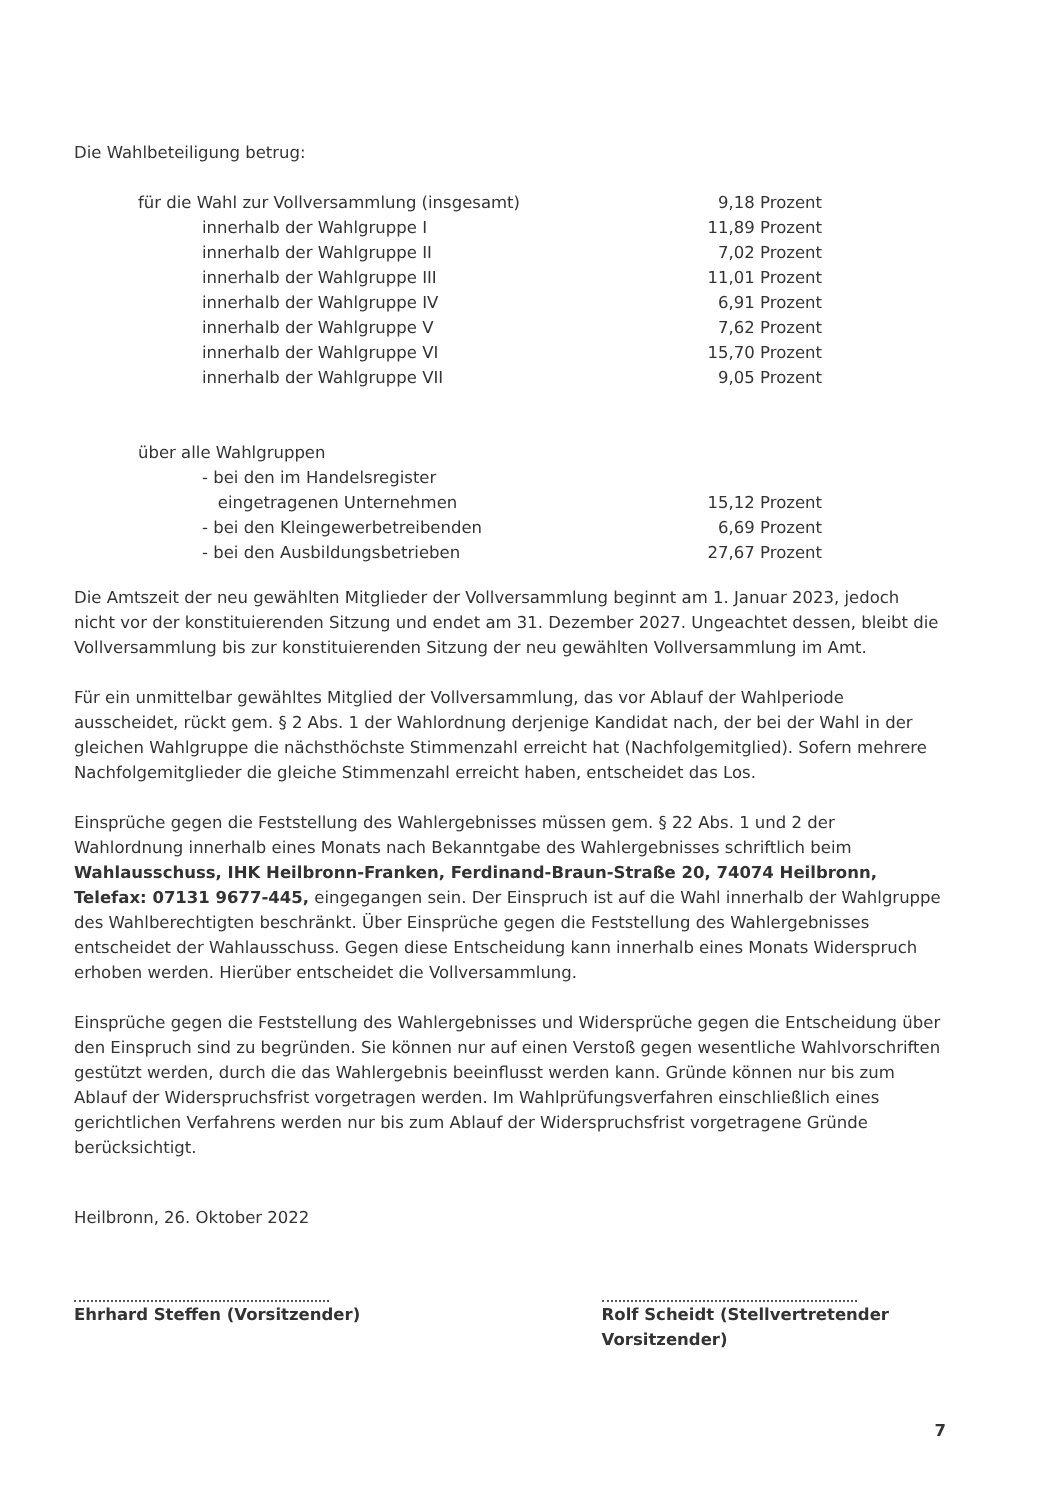Die Wahlbeteiligung betrug:
| für die Wahl zur Vollversammlung (insgesamt) | 9,18 Prozent |
| innerhalb der Wahlgruppe I | 11,89 Prozent |
| innerhalb der Wahlgruppe II | 7,02 Prozent |
| innerhalb der Wahlgruppe III | 11,01 Prozent |
| innerhalb der Wahlgruppe IV | 6,91 Prozent |
| innerhalb der Wahlgruppe V | 7,62 Prozent |
| innerhalb der Wahlgruppe VI | 15,70 Prozent |
| innerhalb der Wahlgruppe VII | 9,05 Prozent |
| über alle Wahlgruppen | |
| - bei den im Handelsregister eingetragenen Unternehmen | 15,12 Prozent |
| - bei den Kleingewerbetreibenden | 6,69 Prozent |
| - bei den Ausbildungsbetrieben | 27,67 Prozent |
Die Amtszeit der neu gewählten Mitglieder der Vollversammlung beginnt am 1. Januar 2023, jedoch nicht vor der konstituierenden Sitzung und endet am 31. Dezember 2027. Ungeachtet dessen, bleibt die Vollversammlung bis zur konstituierenden Sitzung der neu gewählten Vollversammlung im Amt.
Für ein unmittelbar gewähltes Mitglied der Vollversammlung, das vor Ablauf der Wahlperiode ausscheidet, rückt gem. § 2 Abs. 1 der Wahlordnung derjenige Kandidat nach, der bei der Wahl in der gleichen Wahlgruppe die nächsthöchste Stimmenzahl erreicht hat (Nachfolgemitglied). Sofern mehrere Nachfolgemitglieder die gleiche Stimmenzahl erreicht haben, entscheidet das Los.
Einsprüche gegen die Feststellung des Wahlergebnisses müssen gem. § 22 Abs. 1 und 2 der Wahlordnung innerhalb eines Monats nach Bekanntgabe des Wahlergebnisses schriftlich beim Wahlausschuss, IHK Heilbronn-Franken, Ferdinand-Braun-Straße 20, 74074 Heilbronn, Telefax: 07131 9677-445, eingegangen sein. Der Einspruch ist auf die Wahl innerhalb der Wahlgruppe des Wahlberechtigten beschränkt. Über Einsprüche gegen die Feststellung des Wahlergebnisses entscheidet der Wahlausschuss. Gegen diese Entscheidung kann innerhalb eines Monats Widerspruch erhoben werden. Hierüber entscheidet die Vollversammlung.
Einsprüche gegen die Feststellung des Wahlergebnisses und Widersprüche gegen die Entscheidung über den Einspruch sind zu begründen. Sie können nur auf einen Verstoß gegen wesentliche Wahlvorschriften gestützt werden, durch die das Wahlergebnis beeinflusst werden kann. Gründe können nur bis zum Ablauf der Widerspruchsfrist vorgetragen werden. Im Wahlprüfungsverfahren einschließlich eines gerichtlichen Verfahrens werden nur bis zum Ablauf der Widerspruchsfrist vorgetragene Gründe berücksichtigt.
Heilbronn, 26. Oktober 2022
Ehrhard Steffen (Vorsitzender) Rolf Scheidt (Stellvertretender
Vorsitzender)
7